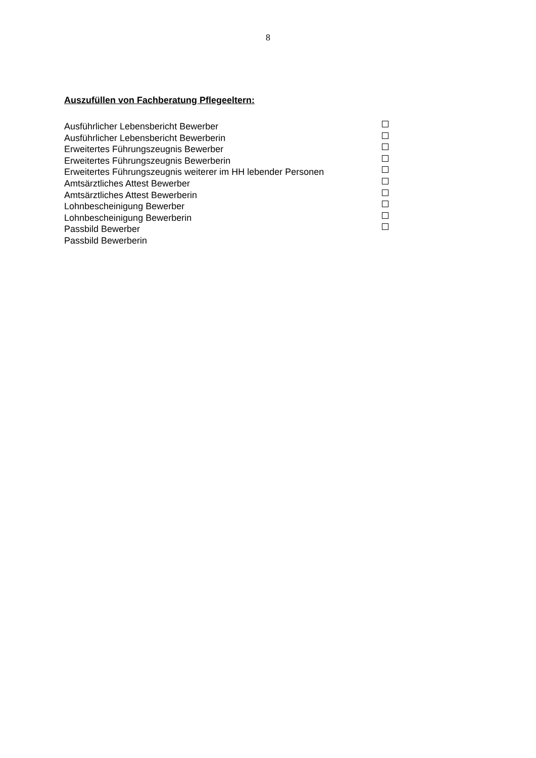8
Auszufüllen von Fachberatung Pflegeeltern:
Ausführlicher Lebensbericht Bewerber
Ausführlicher Lebensbericht Bewerberin
Erweitertes Führungszeugnis Bewerber
Erweitertes Führungszeugnis Bewerberin
Erweitertes Führungszeugnis weiterer im HH lebender Personen
Amtsärztliches Attest Bewerber
Amtsärztliches Attest Bewerberin
Lohnbescheinigung Bewerber
Lohnbescheinigung Bewerberin
Passbild Bewerber
Passbild Bewerberin